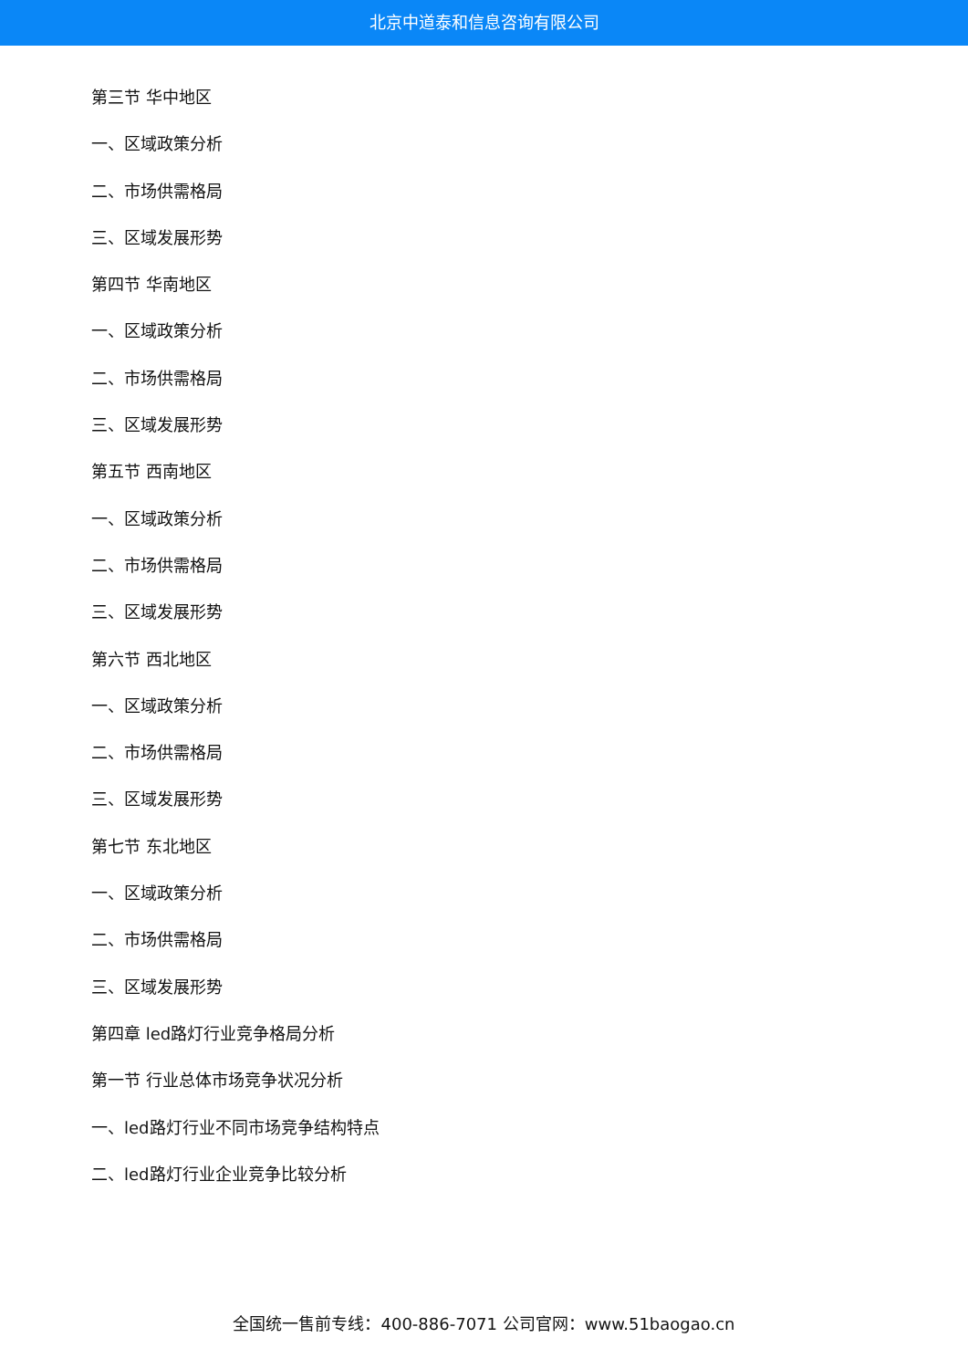北京中道泰和信息咨询有限公司
第三节 华中地区
一、区域政策分析
二、市场供需格局
三、区域发展形势
第四节 华南地区
一、区域政策分析
二、市场供需格局
三、区域发展形势
第五节 西南地区
一、区域政策分析
二、市场供需格局
三、区域发展形势
第六节 西北地区
一、区域政策分析
二、市场供需格局
三、区域发展形势
第七节 东北地区
一、区域政策分析
二、市场供需格局
三、区域发展形势
第四章 led路灯行业竞争格局分析
第一节 行业总体市场竞争状况分析
一、led路灯行业不同市场竞争结构特点
二、led路灯行业企业竞争比较分析
全国统一售前专线：400-886-7071 公司官网：www.51baogao.cn